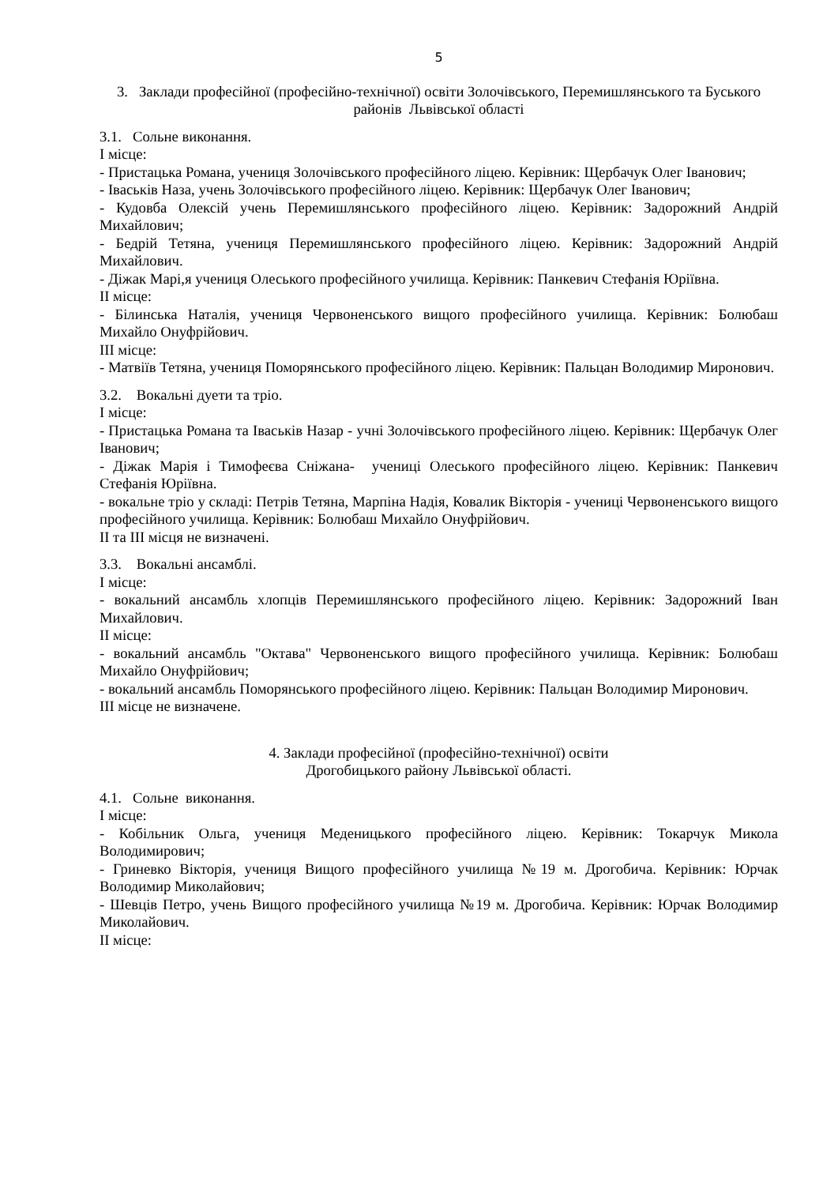5
3. Заклади професійної (професійно-технічної) освіти Золочівського, Перемишлянського та Буського районів Львівської області
3.1. Сольне виконання.
І місце:
- Пристацька Романа, учениця Золочівського професійного ліцею. Керівник: Щербачук Олег Іванович;
- Іваськів Наза, учень Золочівського професійного ліцею. Керівник: Щербачук Олег Іванович;
- Кудовба Олексій учень Перемишлянського професійного ліцею. Керівник: Задорожний Андрій Михайлович;
- Бедрій Тетяна, учениця Перемишлянського професійного ліцею. Керівник: Задорожний Андрій Михайлович.
- Діжак Марі,я учениця Олеського професійного училища. Керівник: Панкевич Стефанія Юріївна.
ІІ місце:
- Білинська Наталія, учениця Червоненського вищого професійного училища. Керівник: Болюбаш Михайло Онуфрійович.
ІІІ місце:
- Матвіїв Тетяна, учениця Поморянського професійного ліцею. Керівник: Пальцан Володимир Миронович.
3.2. Вокальні дуети та тріо.
І місце:
- Пристацька Романа та Іваськів Назар - учні Золочівського професійного ліцею. Керівник: Щербачук Олег Іванович;
- Діжак Марія і Тимофеєва Сніжана- учениці Олеського професійного ліцею. Керівник: Панкевич Стефанія Юріївна.
- вокальне тріо у складі: Петрів Тетяна, Марпіна Надія, Ковалик Вікторія - учениці Червоненського вищого професійного училища. Керівник: Болюбаш Михайло Онуфрійович.
ІІ та ІІІ місця не визначені.
3.3. Вокальні ансамблі.
І місце:
- вокальний ансамбль хлопців Перемишлянського професійного ліцею. Керівник: Задорожний Іван Михайлович.
ІІ місце:
- вокальний ансамбль "Октава" Червоненського вищого професійного училища. Керівник: Болюбаш Михайло Онуфрійович;
- вокальний ансамбль Поморянського професійного ліцею. Керівник: Пальцан Володимир Миронович.
ІІІ місце не визначене.
4. Заклади професійної (професійно-технічної) освіти
Дрогобицького району Львівської області.
4.1. Сольне виконання.
І місце:
- Кобільник Ольга, учениця Меденицького професійного ліцею. Керівник: Токарчук Микола Володимирович;
- Гриневко Вікторія, учениця Вищого професійного училища №19 м. Дрогобича. Керівник: Юрчак Володимир Миколайович;
- Шевців Петро, учень Вищого професійного училища №19 м. Дрогобича. Керівник: Юрчак Володимир Миколайович.
ІІ місце: